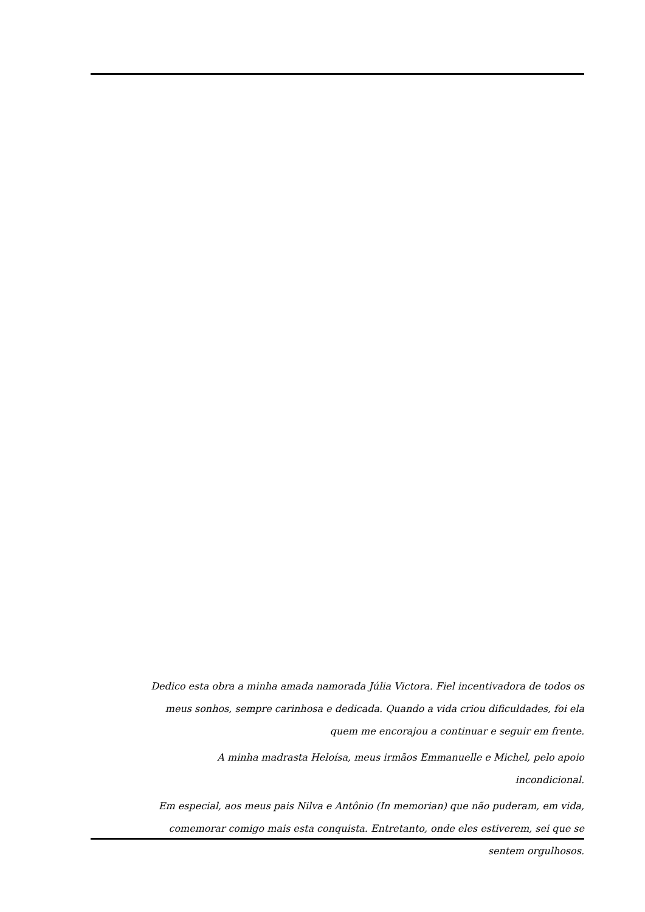Dedico esta obra a minha amada namorada Júlia Victora. Fiel incentivadora de todos os meus sonhos, sempre carinhosa e dedicada. Quando a vida criou dificuldades, foi ela quem me encorajou a continuar e seguir em frente.
A minha madrasta Heloísa, meus irmãos Emmanuelle e Michel, pelo apoio incondicional.
Em especial, aos meus pais Nilva e Antônio (In memorian) que não puderam, em vida, comemorar comigo mais esta conquista. Entretanto, onde eles estiverem, sei que se sentem orgulhosos.